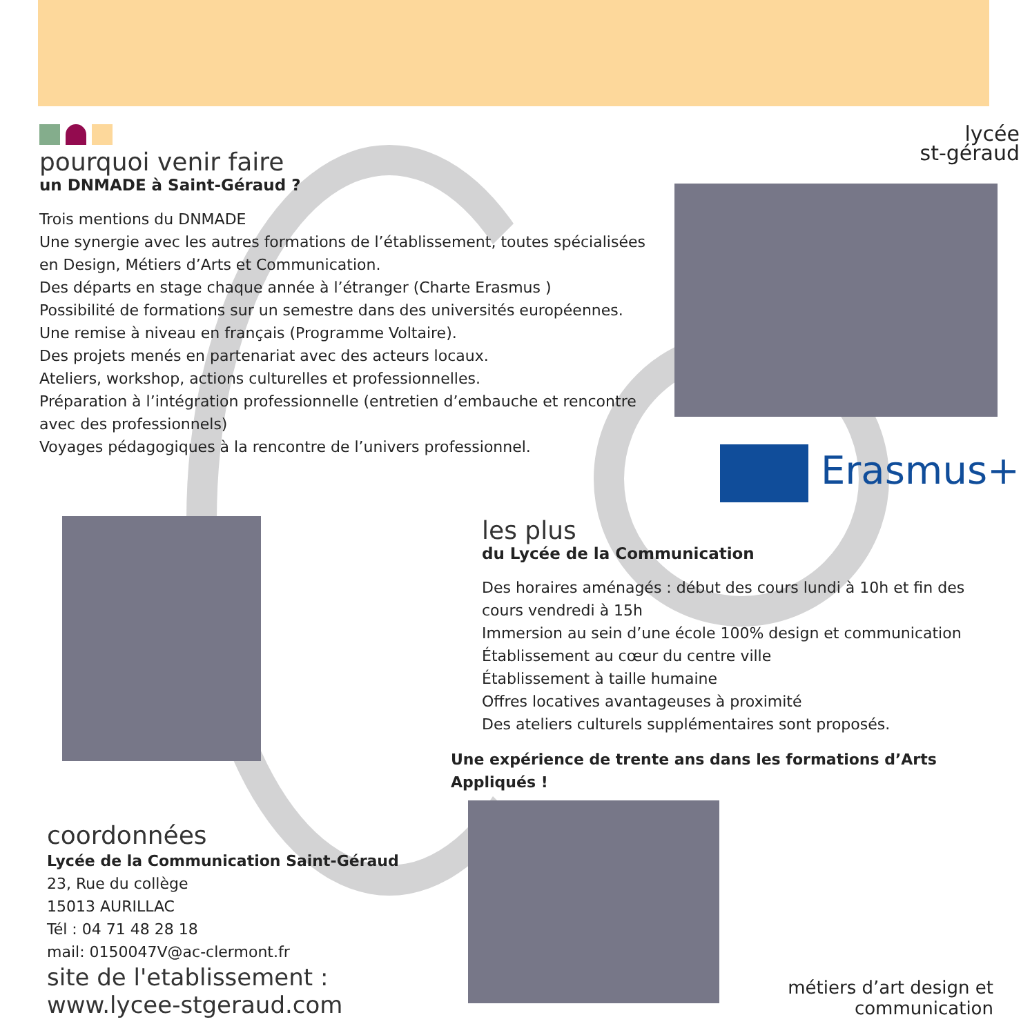pourquoi venir faire
un DNMADE à Saint-Géraud ?
Trois mentions du DNMADE
Une synergie avec les autres formations de l’établissement, toutes spécialisées en Design, Métiers d’Arts et Communication.
Des départs en stage chaque année à l’étranger (Charte Erasmus )
Possibilité de formations sur un semestre dans des universités européennes.
Une remise à niveau en français (Programme Voltaire).
Des projets menés en partenariat avec des acteurs locaux.
Ateliers, workshop, actions culturelles et professionnelles.
Préparation à l’intégration professionnelle (entretien d’embauche et rencontre avec des professionnels)
Voyages pédagogiques à la rencontre de l’univers professionnel.
lycée
st-géraud
Erasmus+
les plus
du Lycée de la Communication
Des horaires aménagés : début des cours lundi à 10h et fin des cours vendredi à 15h
Immersion au sein d’une école 100% design et communication
Établissement au cœur du centre ville
Établissement à taille humaine
Offres locatives avantageuses à proximité
Des ateliers culturels supplémentaires sont proposés.
Une expérience de trente ans dans les formations d’Arts Appliqués !
coordonnées
Lycée de la Communication Saint-Géraud
23, Rue du collège
15013 AURILLAC
Tél : 04 71 48 28 18
mail: 0150047V@ac-clermont.fr
site de l'etablissement :
www.lycee-stgeraud.com
métiers d’art design et communication